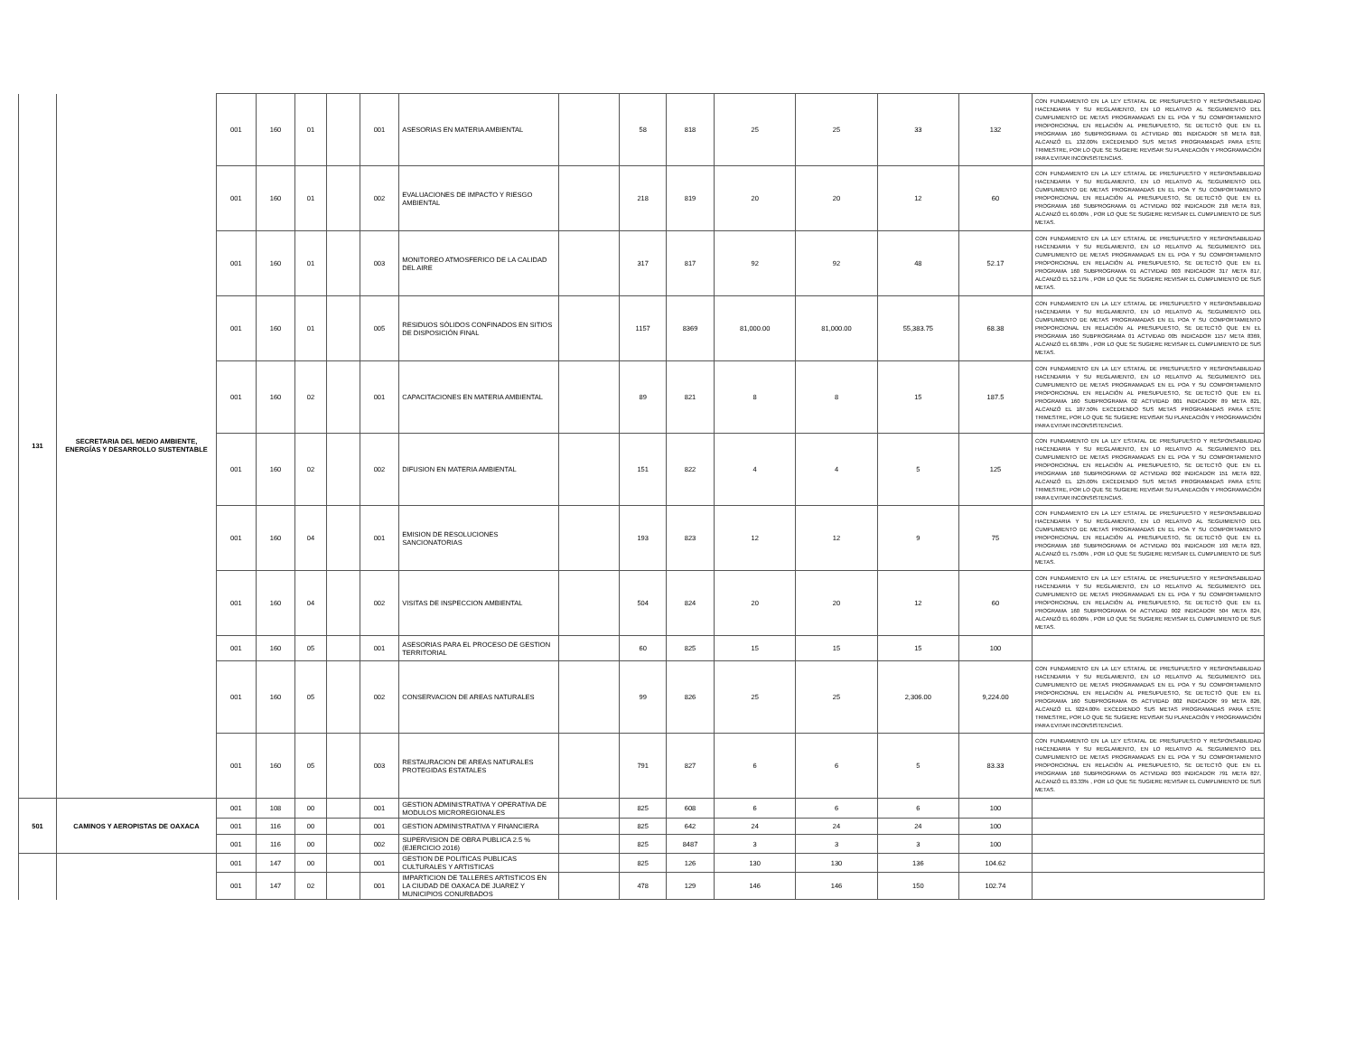| 131 | SECRETARIA DEL MEDIO AMBIENTE, ENERGÍAS Y DESARROLLO SUSTENTABLE | 001 | 160 | 01 | | 001 | ASESORIAS EN MATERIA AMBIENTAL | | 58 | 818 | 25 | 25 | 33 | 132 | CON FUNDAMENTO EN LA LEY ESTATAL DE PRESUPUESTO Y RESPONSABILIDAD HACENDARIA Y SU REGLAMENTO, EN LO RELATIVO AL SEGUIMIENTO DEL CUMPLIMIENTO DE METAS PROGRAMADAS EN EL POA Y SU COMPORTAMIENTO PROPORCIONAL EN RELACIÓN AL PRESUPUESTO, SE DETECTÓ QUE EN EL PROGRAMA 160 SUBPROGRAMA 01 ACTVIDAD 001 INDICADOR 58 META 818, ALCANZÓ EL 132.00% EXCEDIENDO SUS METAS PROGRAMADAS PARA ESTE TRIMESTRE, POR LO QUE SE SUGIERE REVISAR SU PLANEACIÓN Y PROGRAMACIÓN PARA EVITAR INCONSISTENCIAS. |
| | | 001 | 160 | 01 | | 002 | EVALUACIONES DE IMPACTO Y RIESGO AMBIENTAL | | 218 | 819 | 20 | 20 | 12 | 60 | CON FUNDAMENTO EN LA LEY ESTATAL DE PRESUPUESTO Y RESPONSABILIDAD HACENDARIA Y SU REGLAMENTO, EN LO RELATIVO AL SEGUIMIENTO DEL CUMPLIMIENTO DE METAS PROGRAMADAS EN EL POA Y SU COMPORTAMIENTO PROPORCIONAL EN RELACIÓN AL PRESUPUESTO, SE DETECTÓ QUE EN EL PROGRAMA 160 SUBPROGRAMA 01 ACTVIDAD 002 INDICADOR 218 META 819, ALCANZÓ EL 60.00% , POR LO QUE SE SUGIERE REVISAR EL CUMPLIMIENTO DE SUS METAS. |
| | | 001 | 160 | 01 | | 003 | MONITOREO ATMOSFERICO DE LA CALIDAD DEL AIRE | | 317 | 817 | 92 | 92 | 48 | 52.17 | CON FUNDAMENTO EN LA LEY ESTATAL DE PRESUPUESTO Y RESPONSABILIDAD HACENDARIA Y SU REGLAMENTO, EN LO RELATIVO AL SEGUIMIENTO DEL CUMPLIMIENTO DE METAS PROGRAMADAS EN EL POA Y SU COMPORTAMIENTO PROPORCIONAL EN RELACIÓN AL PRESUPUESTO, SE DETECTÓ QUE EN EL PROGRAMA 160 SUBPROGRAMA 01 ACTVIDAD 003 INDICADOR 317 META 817, ALCANZÓ EL 52.17% , POR LO QUE SE SUGIERE REVISAR EL CUMPLIMIENTO DE SUS METAS. |
| | | 001 | 160 | 01 | | 005 | RESIDUOS SÓLIDOS CONFINADOS EN SITIOS DE DISPOSICIÓN FINAL | | 1157 | 8369 | 81,000.00 | 81,000.00 | 55,383.75 | 68.38 | CON FUNDAMENTO EN LA LEY ESTATAL DE PRESUPUESTO Y RESPONSABILIDAD HACENDARIA Y SU REGLAMENTO, EN LO RELATIVO AL SEGUIMIENTO DEL CUMPLIMIENTO DE METAS PROGRAMADAS EN EL POA Y SU COMPORTAMIENTO PROPORCIONAL EN RELACIÓN AL PRESUPUESTO, SE DETECTÓ QUE EN EL PROGRAMA 160 SUBPROGRAMA 01 ACTVIDAD 005 INDICADOR 1157 META 8369, ALCANZÓ EL 68.38% , POR LO QUE SE SUGIERE REVISAR EL CUMPLIMIENTO DE SUS METAS. |
| | | 001 | 160 | 02 | | 001 | CAPACITACIONES EN MATERIA AMBIENTAL | | 89 | 821 | 8 | 8 | 15 | 187.5 | CON FUNDAMENTO EN LA LEY ESTATAL DE PRESUPUESTO Y RESPONSABILIDAD HACENDARIA Y SU REGLAMENTO, EN LO RELATIVO AL SEGUIMIENTO DEL CUMPLIMIENTO DE METAS PROGRAMADAS EN EL POA Y SU COMPORTAMIENTO PROPORCIONAL EN RELACIÓN AL PRESUPUESTO, SE DETECTÓ QUE EN EL PROGRAMA 160 SUBPROGRAMA 02 ACTVIDAD 001 INDICADOR 89 META 821, ALCANZÓ EL 187.50% EXCEDIENDO SUS METAS PROGRAMADAS PARA ESTE TRIMESTRE, POR LO QUE SE SUGIERE REVISAR SU PLANEACIÓN Y PROGRAMACIÓN PARA EVITAR INCONSISTENCIAS. |
| | | 001 | 160 | 02 | | 002 | DIFUSION EN MATERIA AMBIENTAL | | 151 | 822 | 4 | 4 | 5 | 125 | CON FUNDAMENTO EN LA LEY ESTATAL DE PRESUPUESTO Y RESPONSABILIDAD HACENDARIA Y SU REGLAMENTO, EN LO RELATIVO AL SEGUIMIENTO DEL CUMPLIMIENTO DE METAS PROGRAMADAS EN EL POA Y SU COMPORTAMIENTO PROPORCIONAL EN RELACIÓN AL PRESUPUESTO, SE DETECTÓ QUE EN EL PROGRAMA 160 SUBPROGRAMA 02 ACTVIDAD 002 INDICADOR 151 META 822, ALCANZÓ EL 125.00% EXCEDIENDO SUS METAS PROGRAMADAS PARA ESTE TRIMESTRE, POR LO QUE SE SUGIERE REVISAR SU PLANEACIÓN Y PROGRAMACIÓN PARA EVITAR INCONSISTENCIAS. |
| | | 001 | 160 | 04 | | 001 | EMISION DE RESOLUCIONES SANCIONATORIAS | | 193 | 823 | 12 | 12 | 9 | 75 | CON FUNDAMENTO EN LA LEY ESTATAL DE PRESUPUESTO Y RESPONSABILIDAD HACENDARIA Y SU REGLAMENTO, EN LO RELATIVO AL SEGUIMIENTO DEL CUMPLIMIENTO DE METAS PROGRAMADAS EN EL POA Y SU COMPORTAMIENTO PROPORCIONAL EN RELACIÓN AL PRESUPUESTO, SE DETECTÓ QUE EN EL PROGRAMA 160 SUBPROGRAMA 04 ACTVIDAD 001 INDICADOR 193 META 823, ALCANZÓ EL 75.00% , POR LO QUE SE SUGIERE REVISAR EL CUMPLIMIENTO DE SUS METAS. |
| | | 001 | 160 | 04 | | 002 | VISITAS DE INSPECCION AMBIENTAL | | 504 | 824 | 20 | 20 | 12 | 60 | CON FUNDAMENTO EN LA LEY ESTATAL DE PRESUPUESTO Y RESPONSABILIDAD HACENDARIA Y SU REGLAMENTO, EN LO RELATIVO AL SEGUIMIENTO DEL CUMPLIMIENTO DE METAS PROGRAMADAS EN EL POA Y SU COMPORTAMIENTO PROPORCIONAL EN RELACIÓN AL PRESUPUESTO, SE DETECTÓ QUE EN EL PROGRAMA 160 SUBPROGRAMA 04 ACTVIDAD 002 INDICADOR 504 META 824, ALCANZÓ EL 60.00% , POR LO QUE SE SUGIERE REVISAR EL CUMPLIMIENTO DE SUS METAS. |
| | | 001 | 160 | 05 | | 001 | ASESORIAS PARA EL PROCESO DE GESTION TERRITORIAL | | 60 | 825 | 15 | 15 | 15 | 100 | |
| | | 001 | 160 | 05 | | 002 | CONSERVACION DE AREAS NATURALES | | 99 | 826 | 25 | 25 | 2,306.00 | 9,224.00 | CON FUNDAMENTO EN LA LEY ESTATAL DE PRESUPUESTO Y RESPONSABILIDAD HACENDARIA Y SU REGLAMENTO, EN LO RELATIVO AL SEGUIMIENTO DEL CUMPLIMIENTO DE METAS PROGRAMADAS EN EL POA Y SU COMPORTAMIENTO PROPORCIONAL EN RELACIÓN AL PRESUPUESTO, SE DETECTÓ QUE EN EL PROGRAMA 160 SUBPROGRAMA 05 ACTVIDAD 002 INDICADOR 99 META 826, ALCANZÓ EL 9224.00% EXCEDIENDO SUS METAS PROGRAMADAS PARA ESTE TRIMESTRE, POR LO QUE SE SUGIERE REVISAR SU PLANEACIÓN Y PROGRAMACIÓN PARA EVITAR INCONSISTENCIAS. |
| | | 001 | 160 | 05 | | 003 | RESTAURACION DE AREAS NATURALES PROTEGIDAS ESTATALES | | 791 | 827 | 6 | 6 | 5 | 83.33 | CON FUNDAMENTO EN LA LEY ESTATAL DE PRESUPUESTO Y RESPONSABILIDAD HACENDARIA Y SU REGLAMENTO, EN LO RELATIVO AL SEGUIMIENTO DEL CUMPLIMIENTO DE METAS PROGRAMADAS EN EL POA Y SU COMPORTAMIENTO PROPORCIONAL EN RELACIÓN AL PRESUPUESTO, SE DETECTÓ QUE EN EL PROGRAMA 160 SUBPROGRAMA 05 ACTVIDAD 003 INDICADOR 791 META 827, ALCANZÓ EL 83.33% , POR LO QUE SE SUGIERE REVISAR EL CUMPLIMIENTO DE SUS METAS. |
| 501 | CAMINOS Y AEROPISTAS DE OAXACA | 001 | 108 | 00 | | 001 | GESTION ADMINISTRATIVA Y OPERATIVA DE MODULOS MICROREGIONALES | | 825 | 608 | 6 | 6 | 6 | 100 | |
| | | 001 | 116 | 00 | | 001 | GESTION ADMINISTRATIVA Y FINANCIERA | | 825 | 642 | 24 | 24 | 24 | 100 | |
| | | 001 | 116 | 00 | | 002 | SUPERVISION DE OBRA PUBLICA 2.5 % (EJERCICIO 2016) | | 825 | 8487 | 3 | 3 | 3 | 100 | |
| | | 001 | 147 | 00 | | 001 | GESTION DE POLITICAS PUBLICAS CULTURALES Y ARTISTICAS | | 825 | 126 | 130 | 130 | 136 | 104.62 | |
| | | 001 | 147 | 02 | | 001 | IMPARTICION DE TALLERES ARTISTICOS EN LA CIUDAD DE OAXACA DE JUAREZ Y MUNICIPIOS CONURBADOS | | 478 | 129 | 146 | 146 | 150 | 102.74 | |